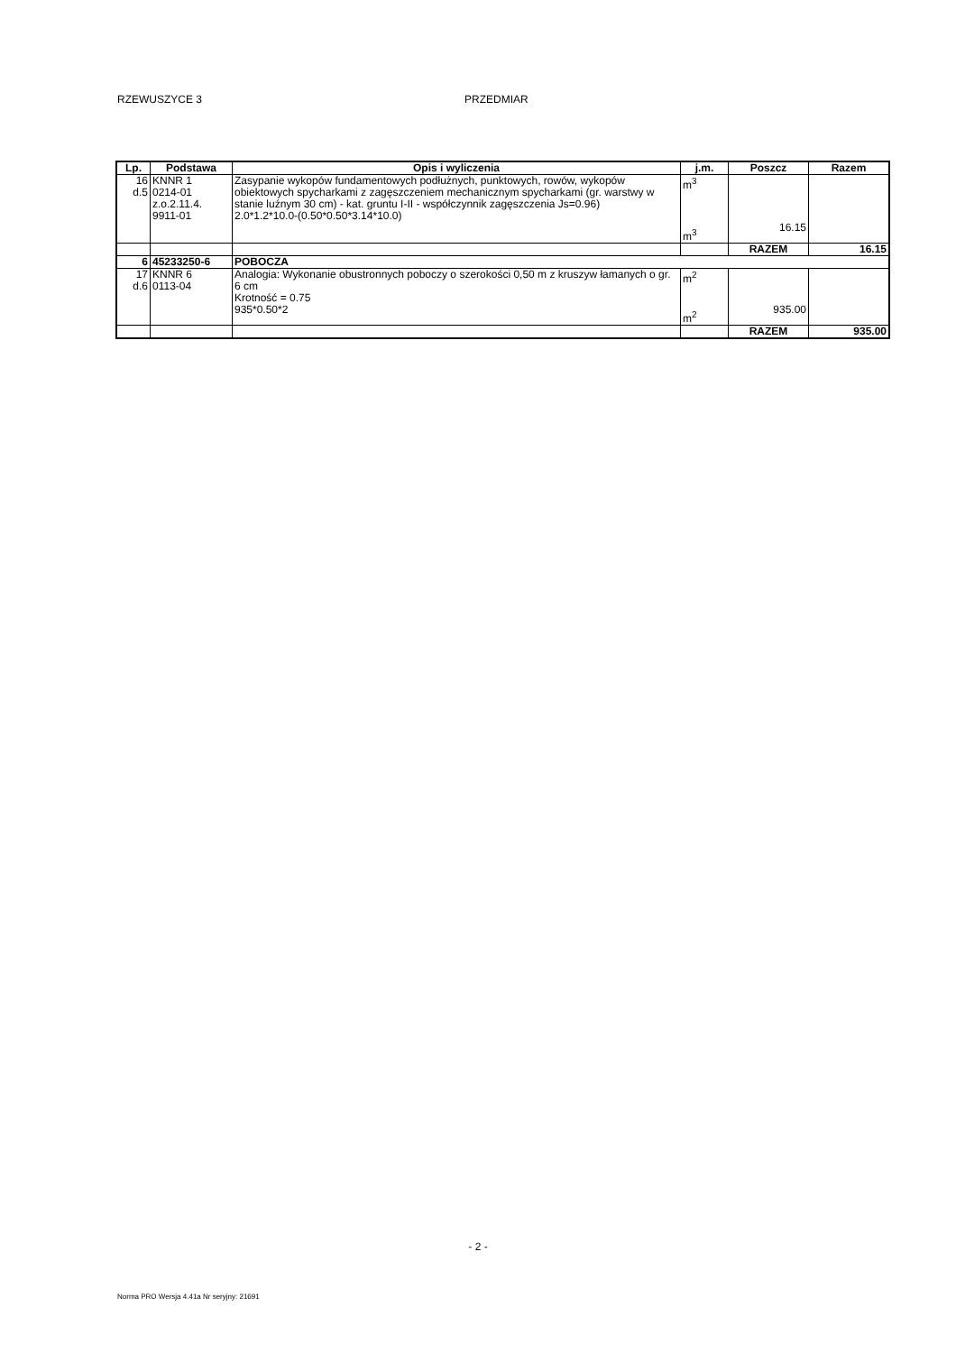RZEWUSZYCE 3 PRZEDMIAR
| Lp. | Podstawa | Opis i wyliczenia | j.m. | Poszcz | Razem |
| --- | --- | --- | --- | --- | --- |
| 16 d.5 | KNNR 1 0214-01 z.o.2.11.4. 9911-01 | Zasypanie wykopów fundamentowych podłużnych, punktowych, rowów, wykopów obiektowych spycharkami z zagęszczeniem mechanicznym spycharkami (gr. warstwy w stanie luźnym 30 cm) - kat. gruntu I-II - współczynnik zagęszczenia Js=0.96) 2.0*1.2*10.0-(0.50*0.50*3.14*10.0) | m<sup>3</sup> m<sup>3</sup> | 16.15 | |
| | | | | RAZEM | 16.15 |
| 6 | 45233250-6 | POBOCZA | | | |
| 17 d.6 | KNNR 6 0113-04 | Analogia: Wykonanie obustronnych poboczy o szerokości 0,50 m z kruszyw łamanych o gr. 6 cm Krotność = 0.75 935*0.50*2 | m<sup>2</sup> m<sup>2</sup> | 935.00 | |
| | | | | RAZEM | 935.00 |
- 2 -
Norma PRO Wersja 4.41a Nr seryjny: 21691